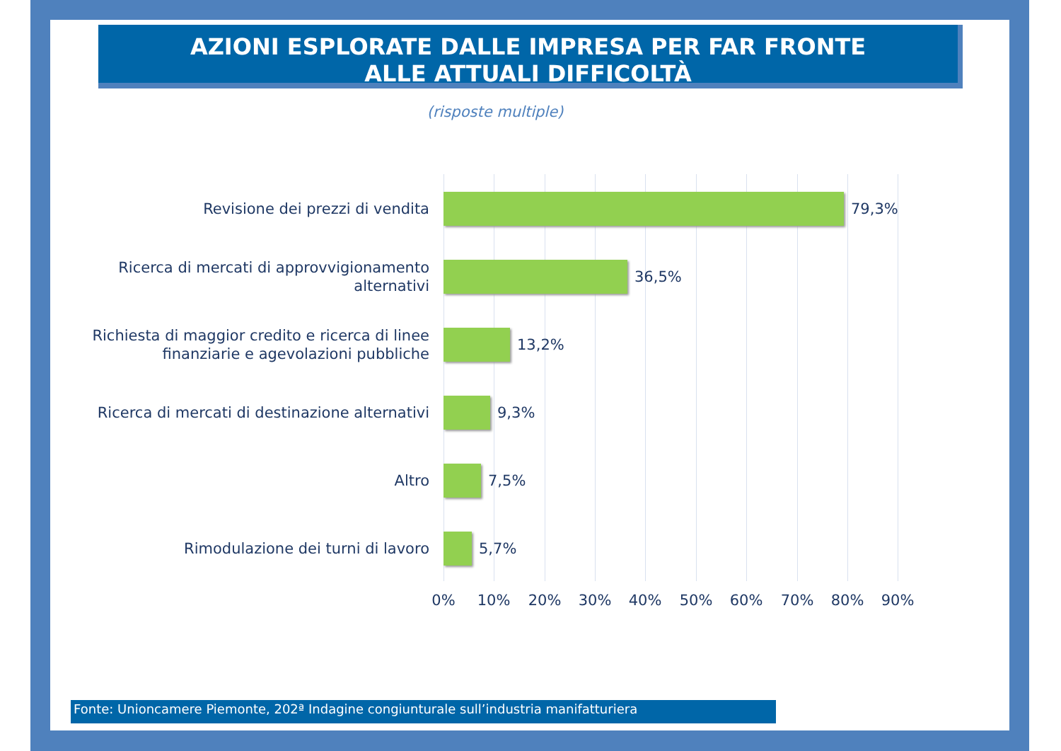AZIONI ESPLORATE DALLE IMPRESA PER FAR FRONTE
ALLE ATTUALI DIFFICOLTÀ
(risposte multiple)
Revisione dei prezzi di vendita
79,3%
Ricerca di mercati di approvvigionamento alternativi
36,5%
Richiesta di maggior credito e ricerca di linee finanziarie e agevolazioni pubbliche
13,2%
Ricerca di mercati di destinazione alternativi
9,3%
Altro
7,5%
Rimodulazione dei turni di lavoro
5,7%
0% 10% 20% 30% 40% 50% 60% 70% 80% 90%
Fonte: Unioncamere Piemonte, 202ª Indagine congiunturale sull’industria manifatturiera